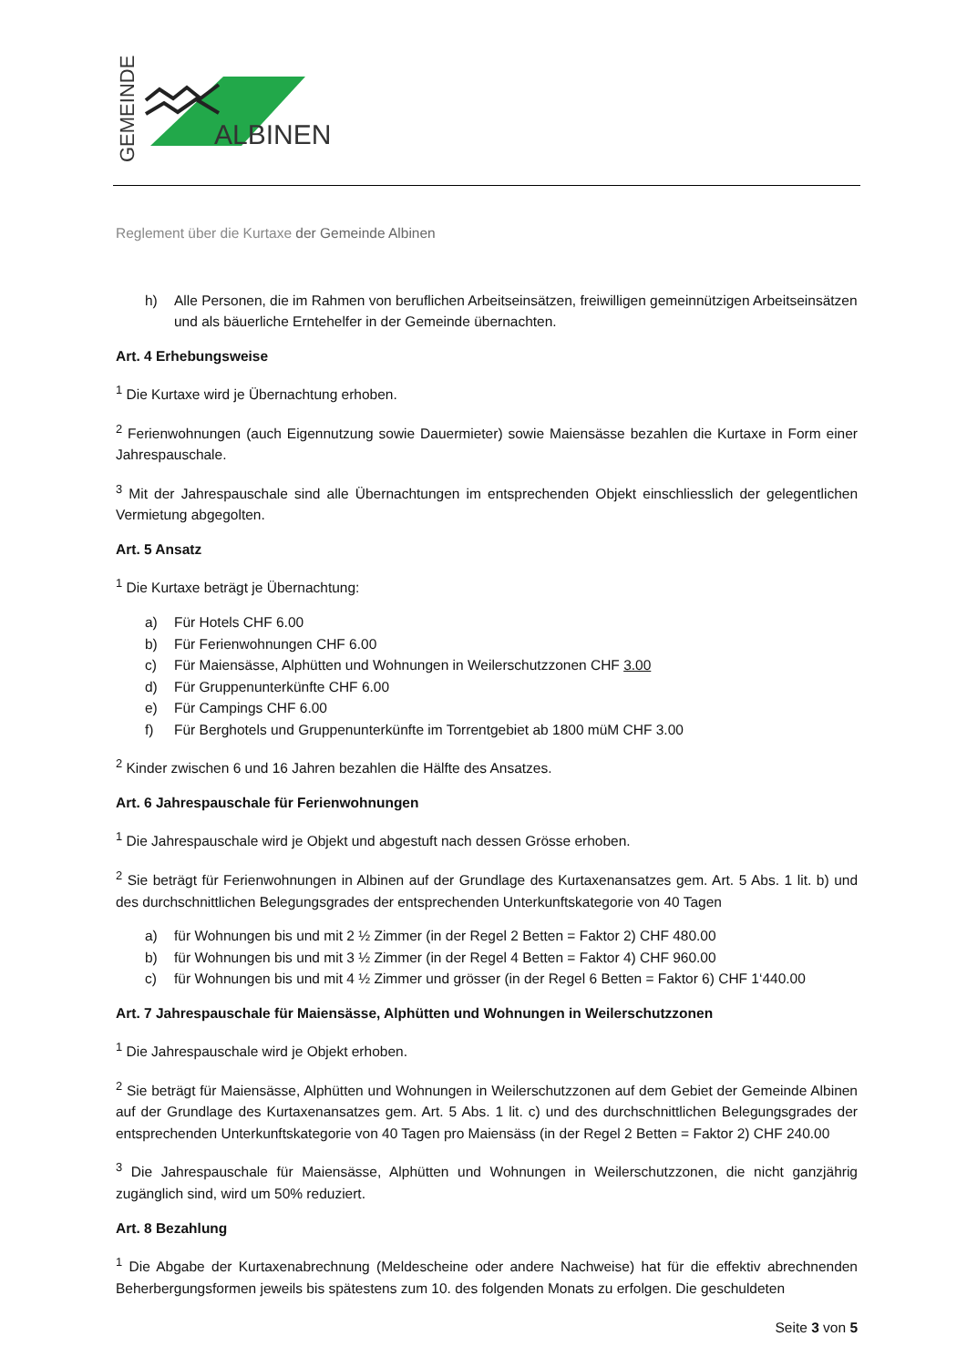GEMEINDE
ALBINEN
Reglement über die Kurtaxe der Gemeinde Albinen
h) Alle Personen, die im Rahmen von beruflichen Arbeitseinsätzen, freiwilligen gemeinnützigen Arbeitseinsätzen und als bäuerliche Erntehelfer in der Gemeinde übernachten.
Art. 4 Erhebungsweise
<sup>1</sup> Die Kurtaxe wird je Übernachtung erhoben.
<sup>2</sup> Ferienwohnungen (auch Eigennutzung sowie Dauermieter) sowie Maiensässe bezahlen die Kurtaxe in Form einer Jahrespauschale.
<sup>3</sup> Mit der Jahrespauschale sind alle Übernachtungen im entsprechenden Objekt einschliesslich der gelegentlichen Vermietung abgegolten.
Art. 5 Ansatz
<sup>1</sup> Die Kurtaxe beträgt je Übernachtung:
a) Für Hotels CHF 6.00
b) Für Ferienwohnungen CHF 6.00
c) Für Maiensässe, Alphütten und Wohnungen in Weilerschutzzonen CHF 3.00
d) Für Gruppenunterkünfte CHF 6.00
e) Für Campings CHF 6.00
f) Für Berghotels und Gruppenunterkünfte im Torrentgebiet ab 1800 müM CHF 3.00
<sup>2</sup> Kinder zwischen 6 und 16 Jahren bezahlen die Hälfte des Ansatzes.
Art. 6 Jahrespauschale für Ferienwohnungen
<sup>1</sup> Die Jahrespauschale wird je Objekt und abgestuft nach dessen Grösse erhoben.
<sup>2</sup> Sie beträgt für Ferienwohnungen in Albinen auf der Grundlage des Kurtaxenansatzes gem. Art. 5 Abs. 1 lit. b) und des durchschnittlichen Belegungsgrades der entsprechenden Unterkunftskategorie von 40 Tagen
a) für Wohnungen bis und mit 2 ½ Zimmer (in der Regel 2 Betten = Faktor 2) CHF 480.00
b) für Wohnungen bis und mit 3 ½ Zimmer (in der Regel 4 Betten = Faktor 4) CHF 960.00
c) für Wohnungen bis und mit 4 ½ Zimmer und grösser (in der Regel 6 Betten = Faktor 6) CHF 1‘440.00
Art. 7 Jahrespauschale für Maiensässe, Alphütten und Wohnungen in Weilerschutzzonen
<sup>1</sup> Die Jahrespauschale wird je Objekt erhoben.
<sup>2</sup> Sie beträgt für Maiensässe, Alphütten und Wohnungen in Weilerschutzzonen auf dem Gebiet der Gemeinde Albinen auf der Grundlage des Kurtaxenansatzes gem. Art. 5 Abs. 1 lit. c) und des durchschnittlichen Belegungsgrades der entsprechenden Unterkunftskategorie von 40 Tagen pro Maiensäss (in der Regel 2 Betten = Faktor 2) CHF 240.00
<sup>3</sup> Die Jahrespauschale für Maiensässe, Alphütten und Wohnungen in Weilerschutzzonen, die nicht ganzjährig zugänglich sind, wird um 50% reduziert.
Art. 8 Bezahlung
<sup>1</sup> Die Abgabe der Kurtaxenabrechnung (Meldescheine oder andere Nachweise) hat für die effektiv abrechnenden Beherbergungsformen jeweils bis spätestens zum 10. des folgenden Monats zu erfolgen. Die geschuldeten
Seite 3 von 5